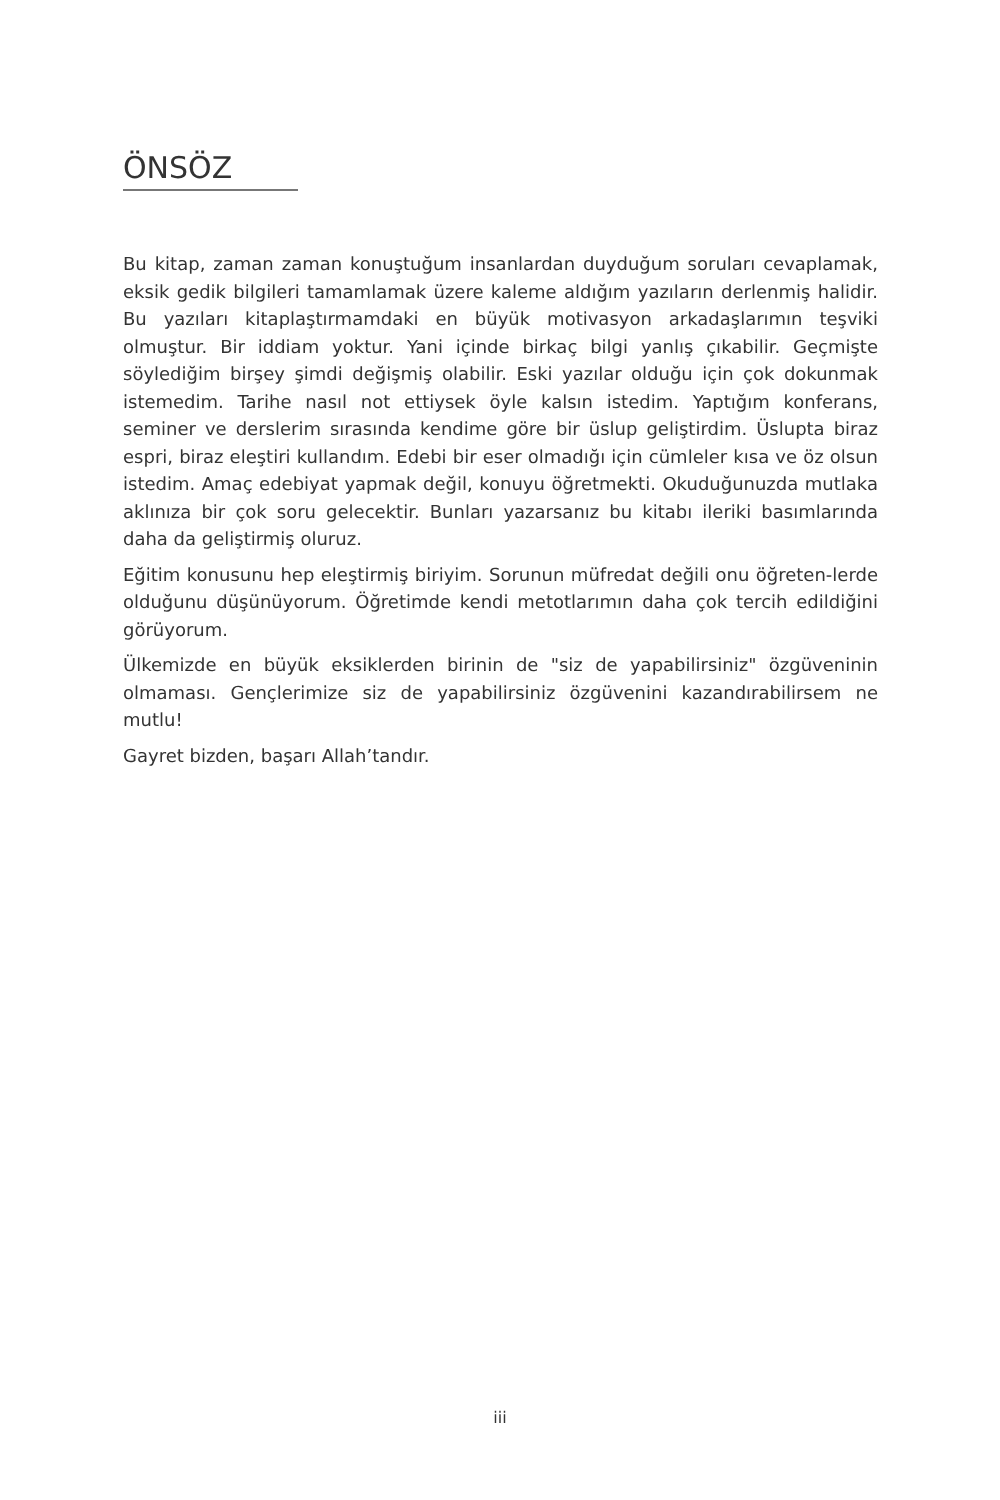ÖNSÖZ
Bu kitap, zaman zaman konuştuğum insanlardan duyduğum soruları cevaplamak, eksik gedik bilgileri tamamlamak üzere kaleme aldığım yazıların derlenmiş halidir. Bu yazıları kitaplaştırmamdaki en büyük motivasyon arkadaşlarımın teşviki olmuştur. Bir iddiam yoktur. Yani içinde birkaç bilgi yanlış çıkabilir. Geçmişte söylediğim birşey şimdi değişmiş olabilir. Eski yazılar olduğu için çok dokunmak istemedim. Tarihe nasıl not ettiysek öyle kalsın istedim. Yaptığım konferans, seminer ve derslerim sırasında kendime göre bir üslup geliştirdim. Üslupta biraz espri, biraz eleştiri kullandım. Edebi bir eser olmadığı için cümleler kısa ve öz olsun istedim. Amaç edebiyat yapmak değil, konuyu öğretmekti. Okuduğunuzda mutlaka aklınıza bir çok soru gelecektir. Bunları yazarsanız bu kitabı ileriki basımlarında daha da geliştirmiş oluruz.
Eğitim konusunu hep eleştirmiş biriyim. Sorunun müfredat değili onu öğreten-lerde olduğunu düşünüyorum. Öğretimde kendi metotlarımın daha çok tercih edildiğini görüyorum.
Ülkemizde en büyük eksiklerden birinin de "siz de yapabilirsiniz" özgüveninin olmaması. Gençlerimize siz de yapabilirsiniz özgüvenini kazandırabilirsem ne mutlu!
Gayret bizden, başarı Allah’tandır.
iii